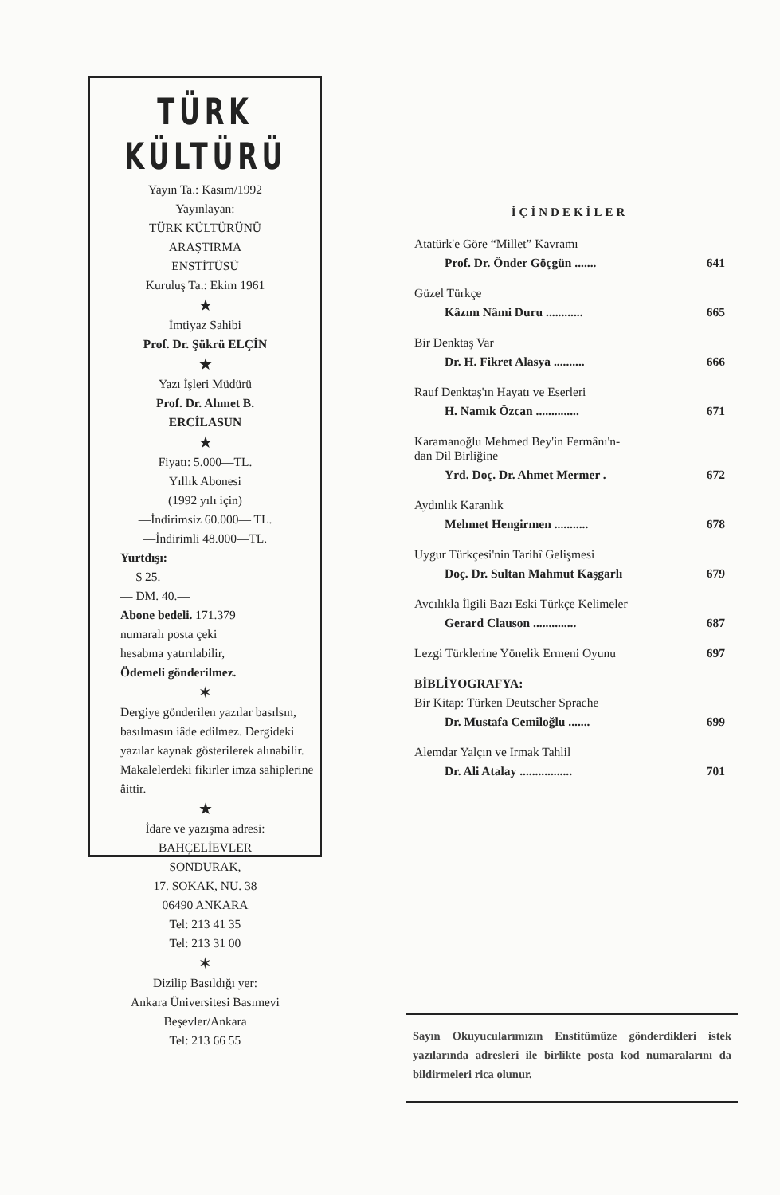TÜRK
KÜLTÜRÜ
Yayın Ta.: Kasım/1992
Yayınlayan:
TÜRK KÜLTÜRÜNÜ
ARAŞTIRMA
ENSTİTÜSÜ
Kuruluş Ta.: Ekim 1961
★
İmtiyaz Sahibi
Prof. Dr. Şükrü ELÇİN
★
Yazı İşleri Müdürü
Prof. Dr. Ahmet B.
ERCİLASUN
★
Fiyatı: 5.000—TL.
Yıllık Abonesi
(1992 yılı için)
—İndirimsiz 60.000— TL.
—İndirimli 48.000—TL.
Yurtdışı:
— $ 25.—
— DM. 40.—
Abone bedeli. 171.379
numaralı posta çeki
hesabına yatırılabilir,
Ödemeli gönderilmez.
✶
Dergiye gönderilen yazılar basılsın, basılmasın iâde edilmez. Dergideki yazılar kaynak gösterilerek alınabilir. Makalelerdeki fikirler imza sahiplerine âittir.
★
İdare ve yazışma adresi:
BAHÇELİEVLER
SONDURAK,
17. SOKAK, NU. 38
06490 ANKARA
Tel: 213 41 35
Tel: 213 31 00
✶
Dizilip Basıldığı yer:
Ankara Üniversitesi Basımevi
Beşevler/Ankara
Tel: 213 66 55
İÇİNDEKİLER
Atatürk'e Göre “Millet” Kavramı
Prof. Dr. Önder Göçgün ....... 641
Güzel Türkçe
Kâzım Nâmi Duru ............ 665
Bir Denktaş Var
Dr. H. Fikret Alasya .......... 666
Rauf Denktaş'ın Hayatı ve Eserleri
H. Namık Özcan .............. 671
Karamanoğlu Mehmed Bey'in Fermânı'n-
dan Dil Birliğine
Yrd. Doç. Dr. Ahmet Mermer . 672
Aydınlık Karanlık
Mehmet Hengirmen ........... 678
Uygur Türkçesi'nin Tarihî Gelişmesi
Doç. Dr. Sultan Mahmut Kaşgarlı 679
Avcılıkla İlgili Bazı Eski Türkçe Kelimeler
Gerard Clauson .............. 687
Lezgi Türklerine Yönelik Ermeni Oyunu 697
BİBLİYOGRAFYA:
Bir Kitap: Türken Deutscher Sprache
Dr. Mustafa Cemiloğlu ....... 699
Alemdar Yalçın ve Irmak Tahlil
Dr. Ali Atalay ................. 701
Sayın Okuyucularımızın Enstitümüze gönderdikleri istek yazılarında adresleri ile birlikte posta kod numaralarını da bildirmeleri rica olunur.